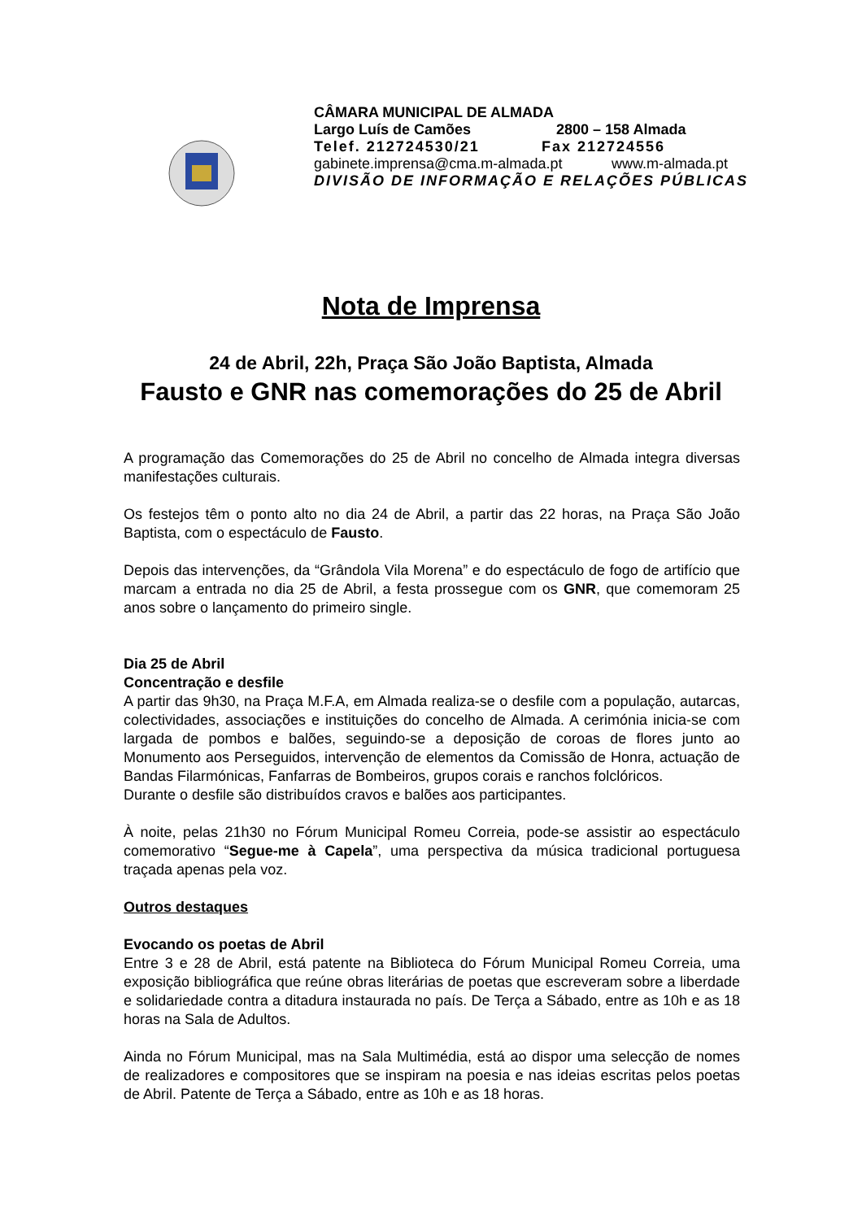CÂMARA MUNICIPAL DE ALMADA
Largo Luís de Camões 2800 – 158 Almada
Telef. 212724530/21 Fax 212724556
gabinete.imprensa@cma.m-almada.pt www.m-almada.pt
DIVISÃO DE INFORMAÇÃO E RELAÇÕES PÚBLICAS
Nota de Imprensa
24 de Abril, 22h, Praça São João Baptista, Almada
Fausto e GNR nas comemorações do 25 de Abril
A programação das Comemorações do 25 de Abril no concelho de Almada integra diversas manifestações culturais.
Os festejos têm o ponto alto no dia 24 de Abril, a partir das 22 horas, na Praça São João Baptista, com o espectáculo de Fausto.
Depois das intervenções, da “Grândola Vila Morena” e do espectáculo de fogo de artifício que marcam a entrada no dia 25 de Abril, a festa prossegue com os GNR, que comemoram 25 anos sobre o lançamento do primeiro single.
Dia 25 de Abril
Concentração e desfile
A partir das 9h30, na Praça M.F.A, em Almada realiza-se o desfile com a população, autarcas, colectividades, associações e instituições do concelho de Almada. A cerimónia inicia-se com largada de pombos e balões, seguindo-se a deposição de coroas de flores junto ao Monumento aos Perseguidos, intervenção de elementos da Comissão de Honra, actuação de Bandas Filarmónicas, Fanfarras de Bombeiros, grupos corais e ranchos folclóricos.
Durante o desfile são distribuídos cravos e balões aos participantes.
À noite, pelas 21h30 no Fórum Municipal Romeu Correia, pode-se assistir ao espectáculo comemorativo “Segue-me à Capela”, uma perspectiva da música tradicional portuguesa traçada apenas pela voz.
Outros destaques
Evocando os poetas de Abril
Entre 3 e 28 de Abril, está patente na Biblioteca do Fórum Municipal Romeu Correia, uma exposição bibliográfica que reúne obras literárias de poetas que escreveram sobre a liberdade e solidariedade contra a ditadura instaurada no país. De Terça a Sábado, entre as 10h e as 18 horas na Sala de Adultos.
Ainda no Fórum Municipal, mas na Sala Multimédia, está ao dispor uma selecção de nomes de realizadores e compositores que se inspiram na poesia e nas ideias escritas pelos poetas de Abril. Patente de Terça a Sábado, entre as 10h e as 18 horas.